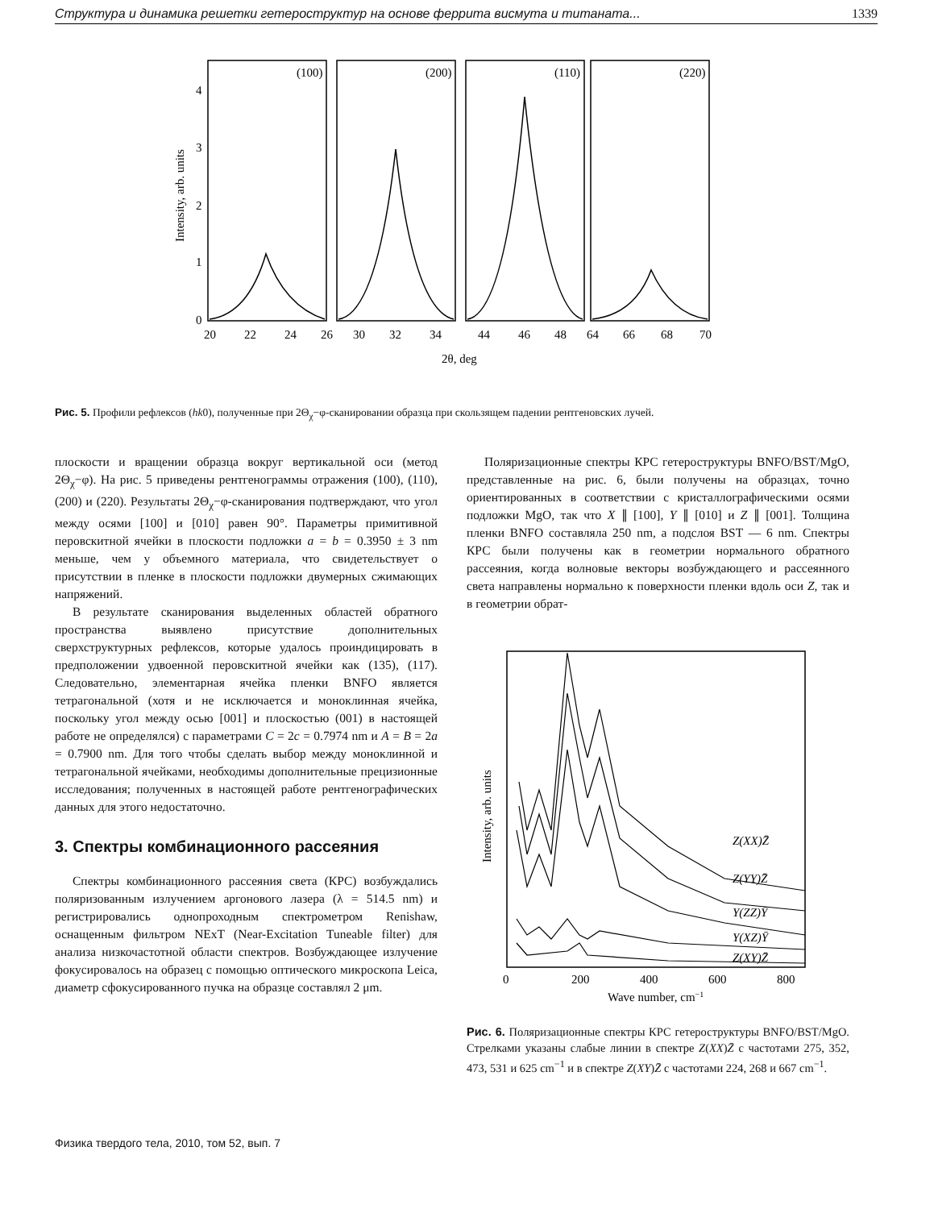Структура и динамика решетки гетероструктур на основе феррита висмута и титаната... 1339
(100)
(200)
(110)
(220)
0
1
2
3
4
20
22
24
26
30
32
34
44
46
48
64
66
68
70
2θ, deg
Intensity, arb. units
Рис. 5. Профили рефлексов (hk0), полученные при 2Θ<sub>χ</sub>−φ-сканировании образца при скользящем падении рентгеновских лучей.
плоскости и вращении образца вокруг вертикальной оси (метод 2Θ<sub>χ</sub>−φ). На рис. 5 приведены рентгенограммы отражения (100), (110), (200) и (220). Результаты 2Θ<sub>χ</sub>−φ-сканирования подтверждают, что угол между осями [100] и [010] равен 90°. Параметры примитивной перовскитной ячейки в плоскости подложки a = b = 0.3950 ± 3 nm меньше, чем у объемного материала, что свидетельствует о присутствии в пленке в плоскости подложки двумерных сжимающих напряжений.
В результате сканирования выделенных областей обратного пространства выявлено присутствие дополнительных сверхструктурных рефлексов, которые удалось проиндицировать в предположении удвоенной перовскитной ячейки как (135), (117). Следовательно, элементарная ячейка пленки BNFO является тетрагональной (хотя и не исключается и моноклинная ячейка, поскольку угол между осью [001] и плоскостью (001) в настоящей работе не определялся) с параметрами C = 2c = 0.7974 nm и A = B = 2a = 0.7900 nm. Для того чтобы сделать выбор между моноклинной и тетрагональной ячейками, необходимы дополнительные прецизионные исследования; полученных в настоящей работе рентгенографических данных для этого недостаточно.
3. Спектры комбинационного рассеяния
Спектры комбинационного рассеяния света (КРС) возбуждались поляризованным излучением аргонового лазера (λ = 514.5 nm) и регистрировались однопроходным спектрометром Renishaw, оснащенным фильтром NExT (Near-Excitation Tuneable filter) для анализа низкочастотной области спектров. Возбуждающее излучение фокусировалось на образец с помощью оптического микроскопа Leica, диаметр сфокусированного пучка на образце составлял 2 μm.
Поляризационные спектры КРС гетероструктуры BNFO/BST/MgO, представленные на рис. 6, были получены на образцах, точно ориентированных в соответствии с кристаллографическими осями подложки MgO, так что X ∥ [100], Y ∥ [010] и Z ∥ [001]. Толщина пленки BNFO составляла 250 nm, а подслоя BST — 6 nm. Спектры КРС были получены как в геометрии нормального обратного рассеяния, когда волновые векторы возбуждающего и рассеянного света направлены нормально к поверхности пленки вдоль оси Z, так и в геометрии обрат-
Z(XX)Z̄
Z(YY)Z̄
Y(ZZ)Ȳ
Y(XZ)Ȳ
Z(XY)Z̄
0
200
400
600
800
Wave number, cm−1
Intensity, arb. units
Рис. 6. Поляризационные спектры КРС гетероструктуры BNFO/BST/MgO. Стрелками указаны слабые линии в спектре Z(XX)Z̄ с частотами 275, 352, 473, 531 и 625 cm<sup>−1</sup> и в спектре Z(XY)Z̄ с частотами 224, 268 и 667 cm<sup>−1</sup>.
Физика твердого тела, 2010, том 52, вып. 7